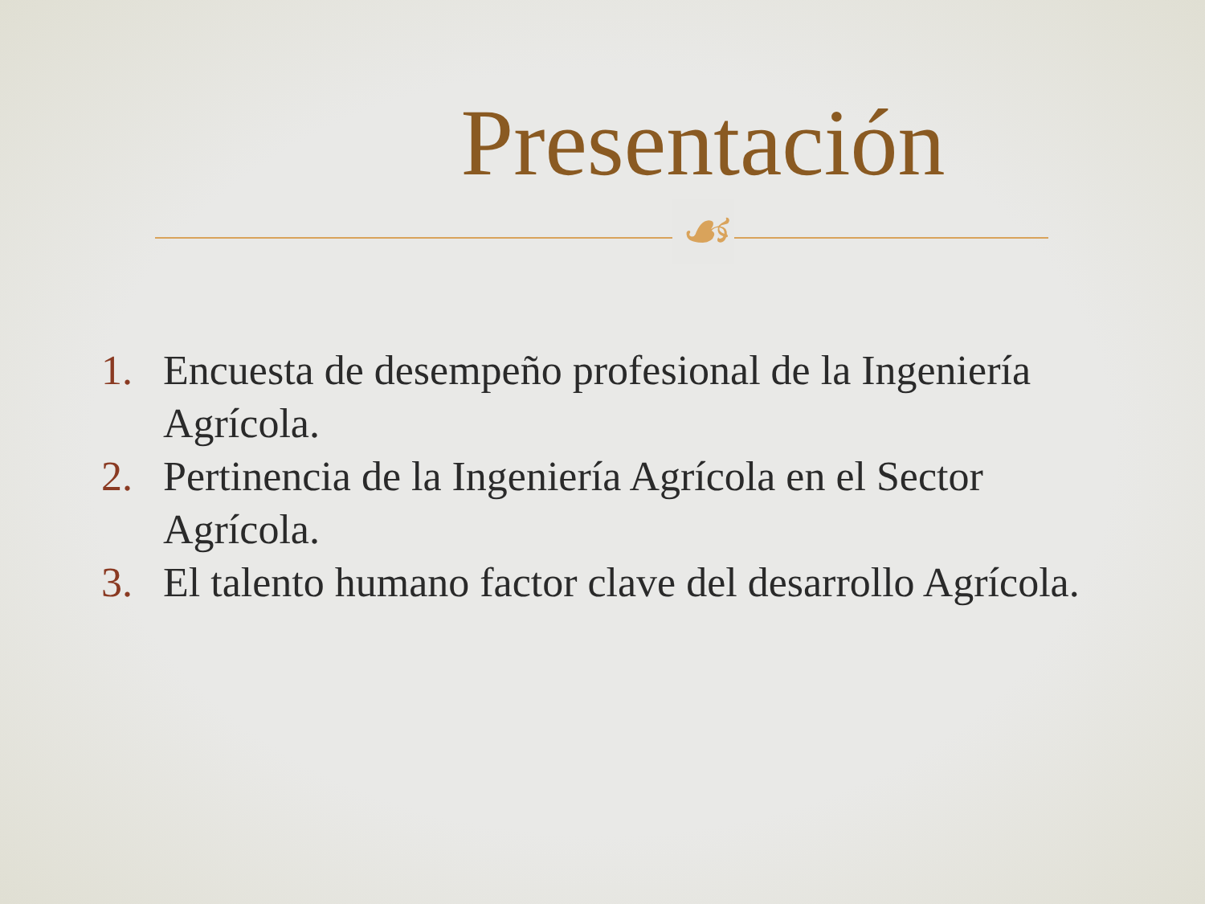Presentación
☙
1. Encuesta de desempeño profesional de la Ingeniería Agrícola.
2. Pertinencia de la Ingeniería Agrícola en el Sector Agrícola.
3. El talento humano factor clave del desarrollo Agrícola.